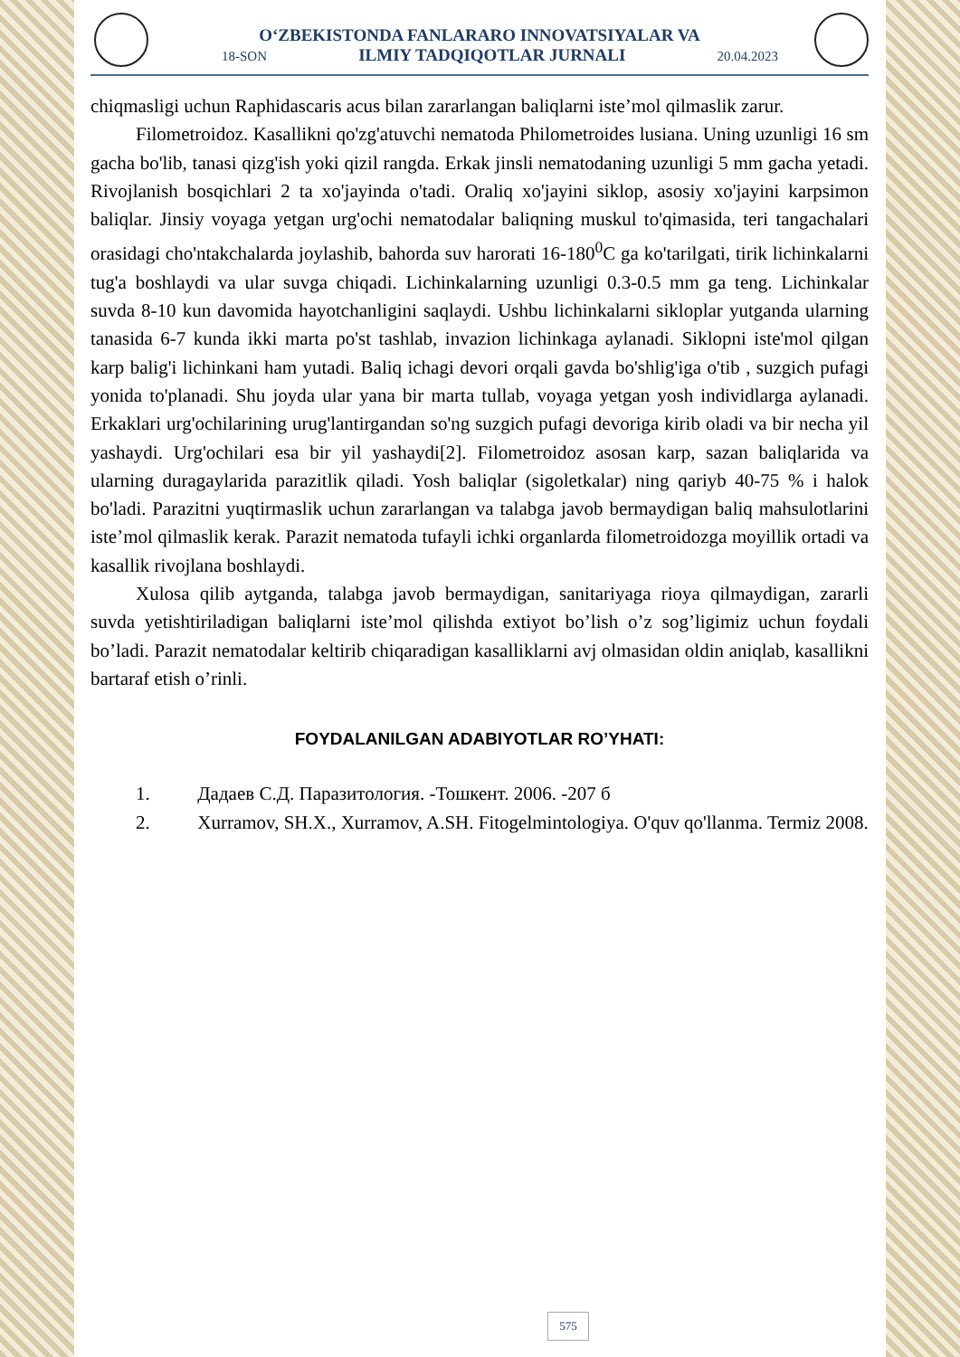O‘ZBEKISTONDA FANLARARO INNOVATSIYALAR VA
18-SON ILMIY TADQIQOTLAR JURNALI 20.04.2023
chiqmasligi uchun Raphidascaris acus bilan zararlangan baliqlarni iste’mol qilmaslik zarur.
Filometroidoz. Kasallikni qo'zg'atuvchi nematoda Philometroides lusiana. Uning uzunligi 16 sm gacha bo'lib, tanasi qizg'ish yoki qizil rangda. Erkak jinsli nematodaning uzunligi 5 mm gacha yetadi. Rivojlanish bosqichlari 2 ta xo'jayinda o'tadi. Oraliq xo'jayini siklop, asosiy xo'jayini karpsimon baliqlar. Jinsiy voyaga yetgan urg'ochi nematodalar baliqning muskul to'qimasida, teri tangachalari orasidagi cho'ntakchalarda joylashib, bahorda suv harorati 16-180<sup>0</sup>C ga ko'tarilgati, tirik lichinkalarni tug'a boshlaydi va ular suvga chiqadi. Lichinkalarning uzunligi 0.3-0.5 mm ga teng. Lichinkalar suvda 8-10 kun davomida hayotchanligini saqlaydi. Ushbu lichinkalarni sikloplar yutganda ularning tanasida 6-7 kunda ikki marta po'st tashlab, invazion lichinkaga aylanadi. Siklopni iste'mol qilgan karp balig'i lichinkani ham yutadi. Baliq ichagi devori orqali gavda bo'shlig'iga o'tib , suzgich pufagi yonida to'planadi. Shu joyda ular yana bir marta tullab, voyaga yetgan yosh individlarga aylanadi. Erkaklari urg'ochilarining urug'lantirgandan so'ng suzgich pufagi devoriga kirib oladi va bir necha yil yashaydi. Urg'ochilari esa bir yil yashaydi[2]. Filometroidoz asosan karp, sazan baliqlarida va ularning duragaylarida parazitlik qiladi. Yosh baliqlar (sigoletkalar) ning qariyb 40-75 % i halok bo'ladi. Parazitni yuqtirmaslik uchun zararlangan va talabga javob bermaydigan baliq mahsulotlarini iste’mol qilmaslik kerak. Parazit nematoda tufayli ichki organlarda filometroidozga moyillik ortadi va kasallik rivojlana boshlaydi.
Xulosa qilib aytganda, talabga javob bermaydigan, sanitariyaga rioya qilmaydigan, zararli suvda yetishtiriladigan baliqlarni iste’mol qilishda extiyot bo’lish o’z sog’ligimiz uchun foydali bo’ladi. Parazit nematodalar keltirib chiqaradigan kasalliklarni avj olmasidan oldin aniqlab, kasallikni bartaraf etish o’rinli.
FOYDALANILGAN ADABIYOTLAR RO’YHATI:
1. Дадаев С.Д. Паразитология. -Тошкент. 2006. -207 б
2. Xurramov, SH.X., Xurramov, A.SH. Fitogelmintologiya. O'quv qo'llanma. Termiz 2008.
575